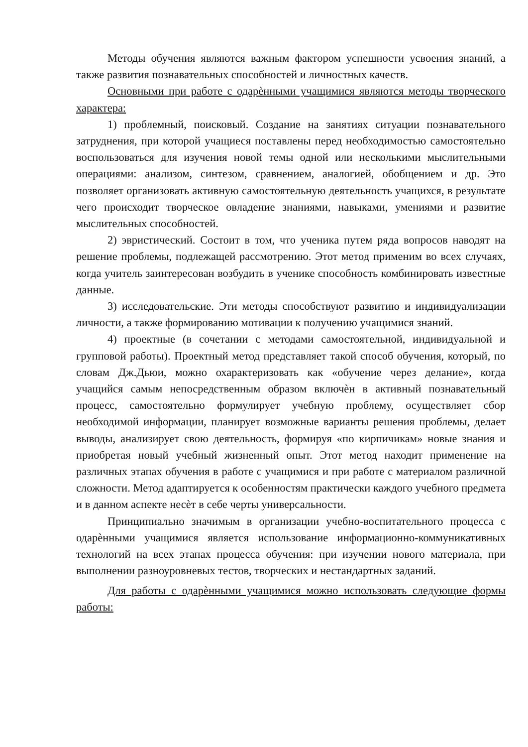Методы обучения являются важным фактором успешности усвоения знаний, а также развития познавательных способностей и личностных качеств.
Основными при работе с одарѐнными учащимися являются методы творческого характера:
1) проблемный, поисковый. Создание на занятиях ситуации познавательного затруднения, при которой учащиеся поставлены перед необходимостью самостоятельно воспользоваться для изучения новой темы одной или несколькими мыслительными операциями: анализом, синтезом, сравнением, аналогией, обобщением и др. Это позволяет организовать активную самостоятельную деятельность учащихся, в результате чего происходит творческое овладение знаниями, навыками, умениями и развитие мыслительных способностей.
2) эвристический. Состоит в том, что ученика путем ряда вопросов наводят на решение проблемы, подлежащей рассмотрению. Этот метод применим во всех случаях, когда учитель заинтересован возбудить в ученике способность комбинировать известные данные.
3) исследовательские. Эти методы способствуют развитию и индивидуализации личности, а также формированию мотивации к получению учащимися знаний.
4) проектные (в сочетании с методами самостоятельной, индивидуальной и групповой работы). Проектный метод представляет такой способ обучения, который, по словам Дж.Дьюи, можно охарактеризовать как «обучение через делание», когда учащийся самым непосредственным образом включѐн в активный познавательный процесс, самостоятельно формулирует учебную проблему, осуществляет сбор необходимой информации, планирует возможные варианты решения проблемы, делает выводы, анализирует свою деятельность, формируя «по кирпичикам» новые знания и приобретая новый учебный жизненный опыт. Этот метод находит применение на различных этапах обучения в работе с учащимися и при работе с материалом различной сложности. Метод адаптируется к особенностям практически каждого учебного предмета и в данном аспекте несѐт в себе черты универсальности.
Принципиально значимым в организации учебно-воспитательного процесса с одарѐнными учащимися является использование информационно-коммуникативных технологий на всех этапах процесса обучения: при изучении нового материала, при выполнении разноуровневых тестов, творческих и нестандартных заданий.
Для работы с одарѐнными учащимися можно использовать следующие формы работы: